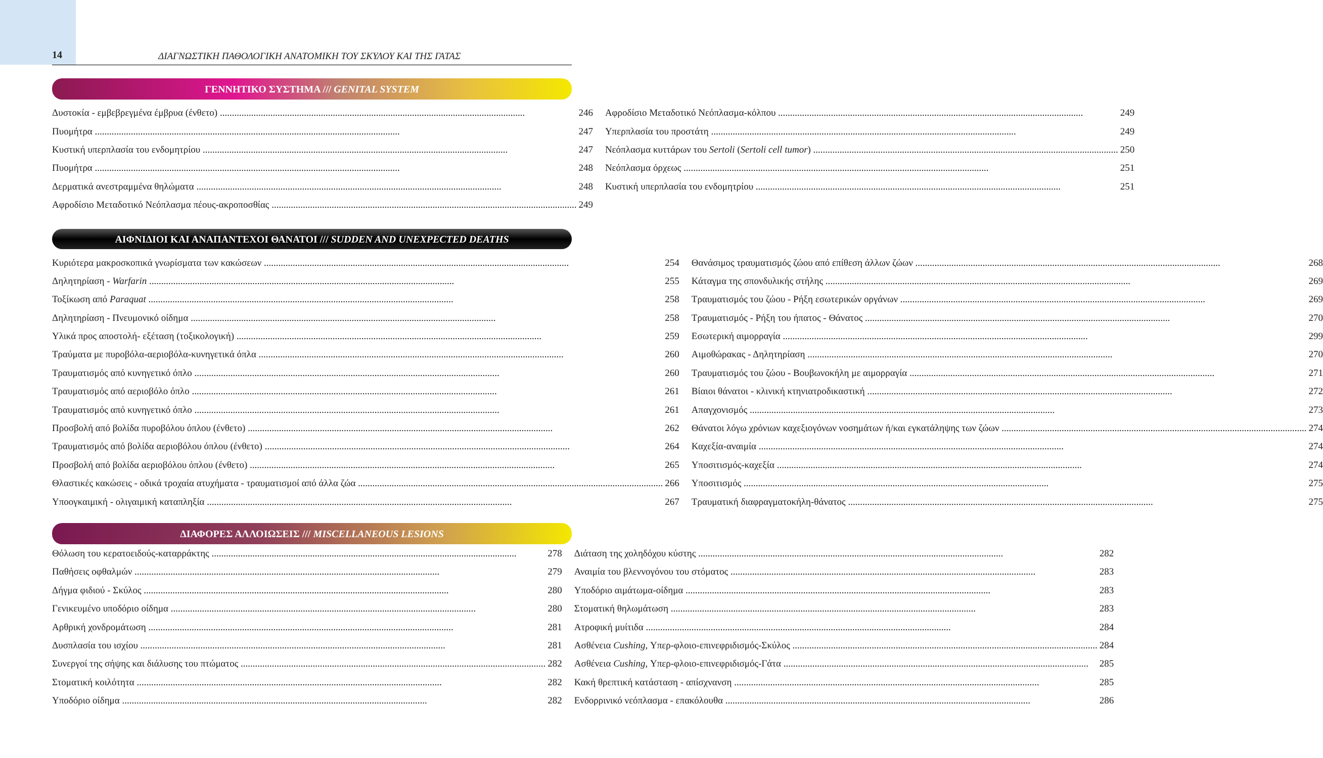14
ΔΙΑΓΝΩΣΤΙΚΗ ΠΑΘΟΛΟΓΙΚΗ ΑΝΑΤΟΜΙΚΗ ΤΟΥ ΣΚΥΛΟΥ ΚΑΙ ΤΗΣ ΓΑΤΑΣ
ΓΕΝΝΗΤΙΚΟ ΣΥΣΤΗΜΑ /// GENITAL SYSTEM
Δυστοκία - εμβεβρεγμένα έμβρυα (ένθετο) 246
Πυομήτρα 247
Κυστική υπερπλασία του ενδομητρίου 247
Πυομήτρα 248
Δερματικά ανεστραμμένα θηλώματα 248
Αφροδίσιο Μεταδοτικό Νεόπλασμα πέους-ακροποσθίας 249
Αφροδίσιο Μεταδοτικό Νεόπλασμα-κόλπου 249
Υπερπλασία του προστάτη 249
Νεόπλασμα κυττάρων του Sertoli (Sertoli cell tumor) 250
Νεόπλασμα όρχεως 251
Κυστική υπερπλασία του ενδομητρίου 251
ΑΙΦΝΙΔΙΟΙ ΚΑΙ ΑΝΑΠΑΝΤΕΧΟΙ ΘΑΝΑΤΟΙ /// SUDDEN AND UNEXPECTED DEATHS
Κυριότερα μακροσκοπικά γνωρίσματα των κακώσεων 254
Δηλητηρίαση - Warfarin 255
Τοξίκωση από Paraquat 258
Δηλητηρίαση - Πνευμονικό οίδημα 258
Υλικά προς αποστολή- εξέταση (τοξικολογική) 259
Τραύματα με πυροβόλα-αεριοβόλα-κυνηγετικά όπλα 260
Τραυματισμός από κυνηγετικό όπλο 260
Τραυματισμός από αεριοβόλο όπλο 261
Τραυματισμός από κυνηγετικό όπλο 261
Προσβολή από βολίδα πυροβόλου όπλου (ένθετο) 262
Τραυματισμός από βολίδα αεριοβόλου όπλου (ένθετο) 264
Προσβολή από βολίδα αεριοβόλου όπλου (ένθετο) 265
Θλαστικές κακώσεις - οδικά τροχαία ατυχήματα - τραυματισμοί από άλλα ζώα 266
Υποογκαιμική - ολιγαιμική καταπληξία 267
Θανάσιμος τραυματισμός ζώου από επίθεση άλλων ζώων 268
Κάταγμα της σπονδυλικής στήλης 269
Τραυματισμός του ζώου - Ρήξη εσωτερικών οργάνων 269
Τραυματισμός - Ρήξη του ήπατος - Θάνατος 270
Εσωτερική αιμορραγία 299
Αιμοθώρακας - Δηλητηρίαση 270
Τραυματισμός του ζώου - Βουβωνοκήλη με αιμορραγία 271
Βίαιοι θάνατοι - κλινική κτηνιατροδικαστική 272
Απαγχονισμός 273
Θάνατοι λόγω χρόνιων καχεξιογόνων νοσημάτων ή/και εγκατάληψης των ζώων 274
Καχεξία-αναιμία 274
Υποσιτισμός-καχεξία 274
Υποσιτισμός 275
Τραυματική διαφραγματοκήλη-θάνατος 275
ΔΙΑΦΟΡΕΣ ΑΛΛΟΙΩΣΕΙΣ /// MISCELLANEOUS LESIONS
Θόλωση του κερατοειδούς-καταρράκτης 278
Παθήσεις οφθαλμών 279
Δήγμα φιδιού - Σκύλος 280
Γενικευμένο υποδόριο οίδημα 280
Αρθρική χονδρομάτωση 281
Δυσπλασία του ισχίου 281
Συνεργοί της σήψης και διάλυσης του πτώματος 282
Στοματική κοιλότητα 282
Υποδόριο οίδημα 282
Διάταση της χοληδόχου κύστης 282
Αναιμία του βλεννογόνου του στόματος 283
Υποδόριο αιμάτωμα-οίδημα 283
Στοματική θηλωμάτωση 283
Ατροφική μυίτιδα 284
Ασθένεια Cushing, Υπερ-φλοιο-επινεφριδισμός-Σκύλος 284
Ασθένεια Cushing, Υπερ-φλοιο-επινεφριδισμός-Γάτα 285
Κακή θρεπτική κατάσταση - απίσχνανση 285
Ενδορρινικό νεόπλασμα - επακόλουθα 286